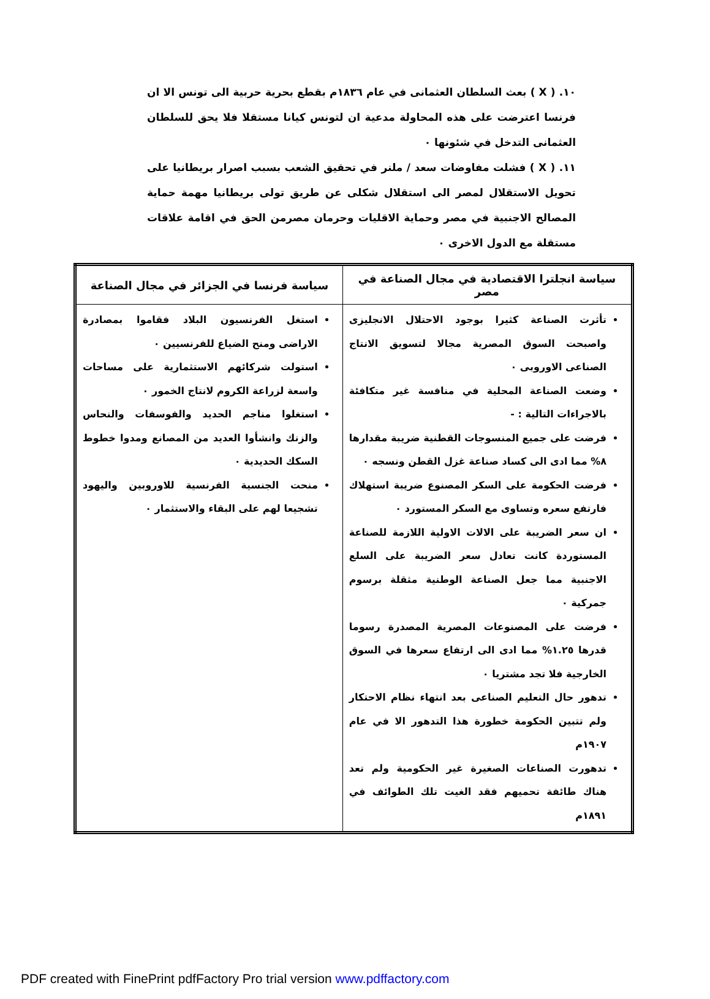١٠. ( X ) بعث السلطان العثمانى في عام ١٨٣٦م بقطع بحرية حربية الى تونس الا ان فرنسا اعترضت على هذه المحاولة مدعية ان لتونس كيانا مستقلا فلا يحق للسلطان العثمانى التدخل في شئونها ٠
١١. ( X ) فشلت مفاوضات سعد / ملنر في تحقيق الشعب بسبب اصرار بريطانيا على تحويل الاستقلال لمصر الى استقلال شكلى عن طريق تولى بريطانيا مهمة حماية المصالح الاجنبية في مصر وحماية الاقليات وحرمان مصرمن الحق في اقامة علاقات مستقلة مع الدول الاخرى ٠
| سياسة انجلترا الاقتصادية في مجال الصناعة في مصر | سياسة فرنسا في الجزائر في مجال الصناعة |
| --- | --- |
| تأثرت الصناعة كثيرا بوجود الاحتلال الانجليزى واصبحت السوق المصرية مجالا لتسويق الانتاج الصناعى الاوروبى ٠ وضعت الصناعة المحلية في منافسة غير متكافئة بالاجراءات التالية : - فرضت على جميع المنسوجات القطنية ضريبة مقدارها ٨% مما ادى الى كساد صناعة غزل القطن ونسجه ٠ فرضت الحكومة على السكر المصنوع ضريبة استهلاك فارتفع سعره وتساوى مع السكر المستورد ٠ ان سعر الضريبة على الالات الاولية اللازمة للصناعة المستوردة كانت تعادل سعر الضريبة على السلع الاجنبية مما جعل الصناعة الوطنية مثقلة برسوم جمركية ٠ فرضت على المصنوعات المصرية المصدرة رسوما قدرها ١.٢٥% مما ادى الى ارتفاع سعرها في السوق الخارجية فلا تجد مشتريا ٠ تدهور حال التعليم الصناعى بعد انتهاء نظام الاحتكار ولم تتبين الحكومة خطورة هذا التدهور الا في عام ١٩٠٧م تدهورت الصناعات الصغيرة غير الحكومية ولم تعد هناك طائفة تحميهم فقد الغيت تلك الطوائف في ١٨٩١م | استغل الفرنسيون البلاد فقاموا بمصادرة الاراضى ومنح الضياع للفرنسيين ٠ استولت شركائهم الاستثمارية على مساحات واسعة لزراعة الكروم لانتاج الخمور ٠ استغلوا مناجم الحديد والفوسفات والنحاس والزنك وانشأوا العديد من المصانع ومدوا خطوط السكك الحديدية ٠ منحت الجنسية الفرنسية للاوروبين واليهود تشجيعا لهم على البقاء والاستثمار ٠ |
PDF created with FinePrint pdfFactory Pro trial version www.pdffactory.com